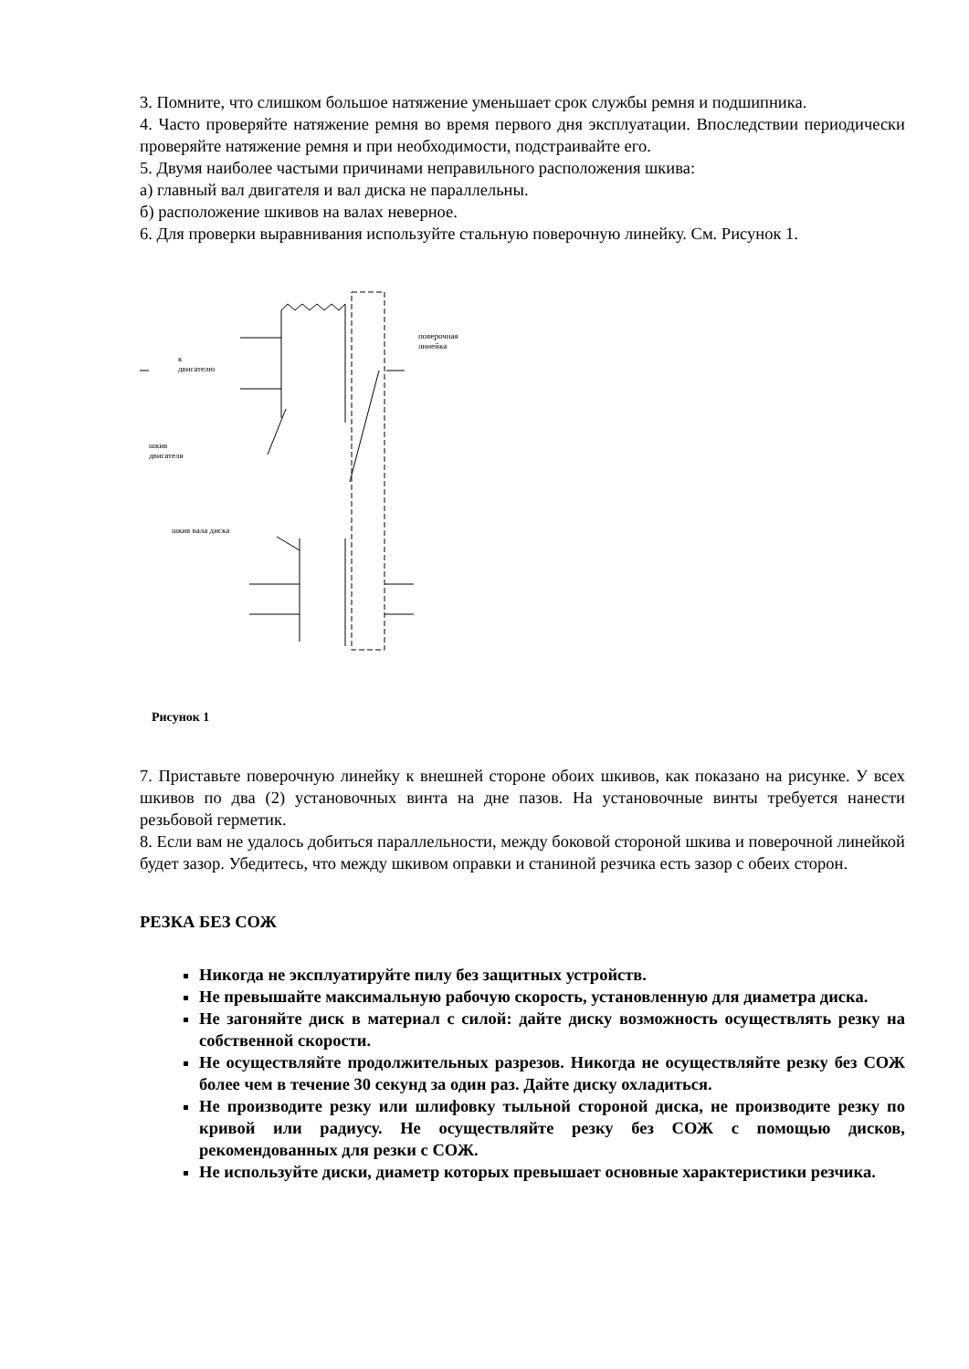3. Помните, что слишком большое натяжение уменьшает срок службы ремня и подшипника.
4. Часто проверяйте натяжение ремня во время первого дня эксплуатации. Впоследствии периодически проверяйте натяжение ремня и при необходимости, подстраивайте его.
5. Двумя наиболее частыми причинами неправильного расположения шкива:
а) главный вал двигателя и вал диска не параллельны.
б) расположение шкивов на валах неверное.
6. Для проверки выравнивания используйте стальную поверочную линейку. См. Рисунок 1.
к
двигателю
поверочная
линейка
шкив
двигателя
шкив вала диска
Рисунок 1
7. Приставьте поверочную линейку к внешней стороне обоих шкивов, как показано на рисунке. У всех шкивов по два (2) установочных винта на дне пазов. На установочные винты требуется нанести резьбовой герметик.
8. Если вам не удалось добиться параллельности, между боковой стороной шкива и поверочной линейкой будет зазор. Убедитесь, что между шкивом оправки и станиной резчика есть зазор с обеих сторон.
РЕЗКА БЕЗ СОЖ
Никогда не эксплуатируйте пилу без защитных устройств.
Не превышайте максимальную рабочую скорость, установленную для диаметра диска.
Не загоняйте диск в материал с силой: дайте диску возможность осуществлять резку на собственной скорости.
Не осуществляйте продолжительных разрезов. Никогда не осуществляйте резку без СОЖ более чем в течение 30 секунд за один раз. Дайте диску охладиться.
Не производите резку или шлифовку тыльной стороной диска, не производите резку по кривой или радиусу. Не осуществляйте резку без СОЖ с помощью дисков, рекомендованных для резки с СОЖ.
Не используйте диски, диаметр которых превышает основные характеристики резчика.